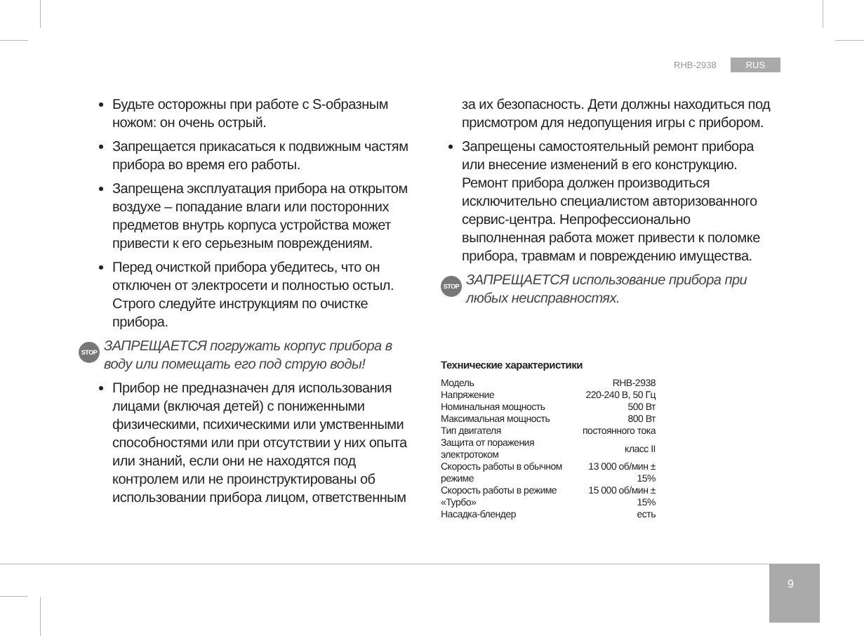RHB-2938 RUS
Будьте осторожны при работе с S-образным ножом: он очень острый.
Запрещается прикасаться к подвижным частям прибора во время его работы.
Запрещена эксплуатация прибора на открытом воздухе – попадание влаги или посторонних предметов внутрь корпуса устройства может привести к его серьезным повреждениям.
Перед очисткой прибора убедитесь, что он отключен от электросети и полностью остыл. Строго следуйте инструкциям по очистке прибора.
STOP ЗАПРЕЩАЕТСЯ погружать корпус прибора в воду или помещать его под струю воды!
Прибор не предназначен для использования лицами (включая детей) с пониженными физическими, психическими или умственными способностями или при отсутствии у них опыта или знаний, если они не находятся под контролем или не проинструктированы об использовании прибора лицом, ответственным
за их безопасность. Дети должны находиться под присмотром для недопущения игры с прибором.
Запрещены самостоятельный ремонт прибора или внесение изменений в его конструкцию. Ремонт прибора должен производиться исключительно специалистом авторизованного сервис-центра. Непрофессионально выполненная работа может привести к поломке прибора, травмам и повреждению имущества.
STOP ЗАПРЕЩАЕТСЯ использование прибора при любых неисправностях.
Технические характеристики
| Модель | RHB-2938 |
| Напряжение | 220-240 В, 50 Гц |
| Номинальная мощность | 500 Вт |
| Максимальная мощность | 800 Вт |
| Тип двигателя | постоянного тока |
| Защита от поражения электротоком | класс II |
| Скорость работы в обычном режиме | 13 000 об/мин ± 15% |
| Скорость работы в режиме «Турбо» | 15 000 об/мин ± 15% |
| Насадка-блендер | есть |
9